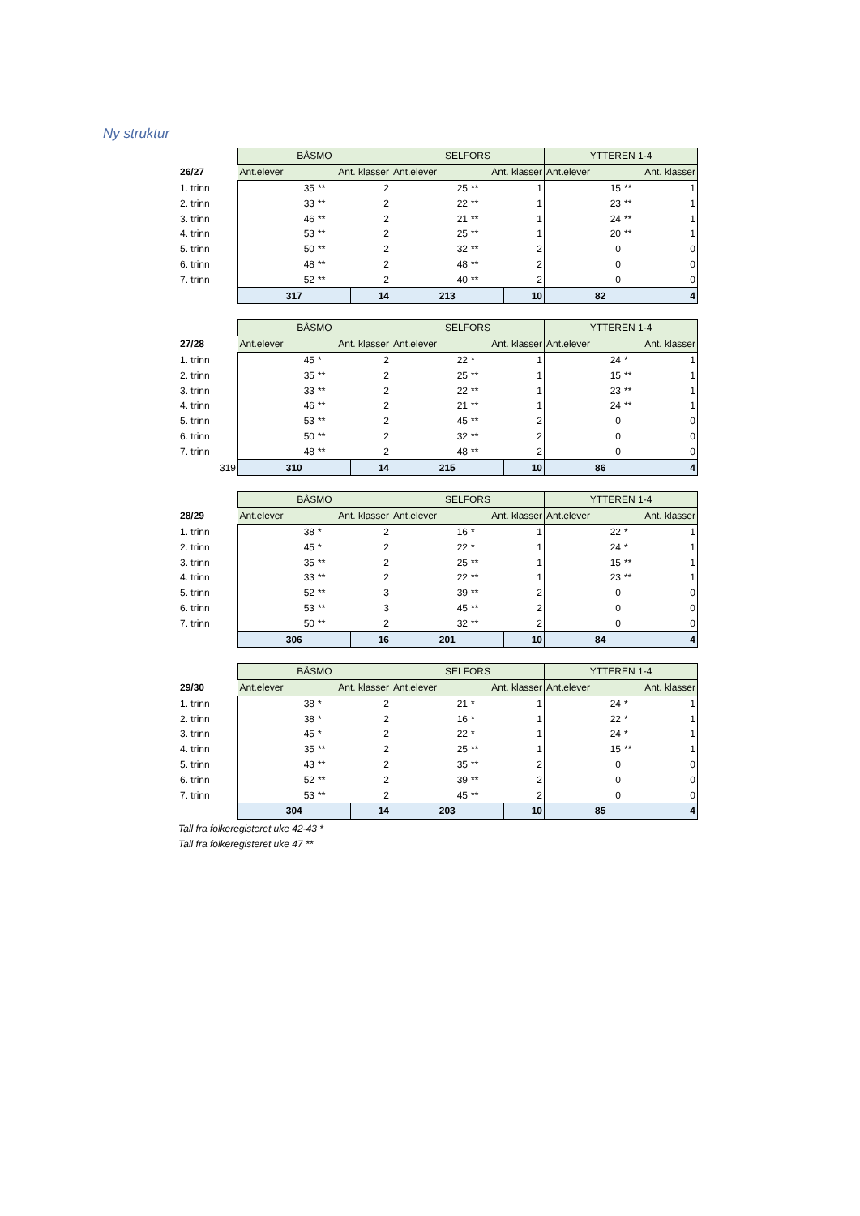Ny struktur
| | BÅSMO | | | SELFORS | | | YTTEREN 1-4 | | |
| 26/27 | Ant.elever Ant. klasser | | | Ant.elever Ant. klasser | | | Ant.elever Ant. klasser | | |
| 1. trinn | 35 | ** | 2 | 25 | ** | 1 | 15 | ** | 1 |
| 2. trinn | 33 | ** | 2 | 22 | ** | 1 | 23 | ** | 1 |
| 3. trinn | 46 | ** | 2 | 21 | ** | 1 | 24 | ** | 1 |
| 4. trinn | 53 | ** | 2 | 25 | ** | 1 | 20 | ** | 1 |
| 5. trinn | 50 | ** | 2 | 32 | ** | 2 | 0 | | 0 |
| 6. trinn | 48 | ** | 2 | 48 | ** | 2 | 0 | | 0 |
| 7. trinn | 52 | ** | 2 | 40 | ** | 2 | 0 | | 0 |
| | 317 | | 14 | 213 | | 10 | 82 | | 4 |
| | BÅSMO | | | SELFORS | | | YTTEREN 1-4 | | |
| 27/28 | Ant.elever Ant. klasser | | | Ant.elever Ant. klasser | | | Ant.elever Ant. klasser | | |
| 1. trinn | 45 | * | 2 | 22 | * | 1 | 24 | * | 1 |
| 2. trinn | 35 | ** | 2 | 25 | ** | 1 | 15 | ** | 1 |
| 3. trinn | 33 | ** | 2 | 22 | ** | 1 | 23 | ** | 1 |
| 4. trinn | 46 | ** | 2 | 21 | ** | 1 | 24 | ** | 1 |
| 5. trinn | 53 | ** | 2 | 45 | ** | 2 | 0 | | 0 |
| 6. trinn | 50 | ** | 2 | 32 | ** | 2 | 0 | | 0 |
| 7. trinn | 48 | ** | 2 | 48 | ** | 2 | 0 | | 0 |
| 319 | 310 | | 14 | 215 | | 10 | 86 | | 4 |
| | BÅSMO | | | SELFORS | | | YTTEREN 1-4 | | |
| 28/29 | Ant.elever Ant. klasser | | | Ant.elever Ant. klasser | | | Ant.elever Ant. klasser | | |
| 1. trinn | 38 | * | 2 | 16 | * | 1 | 22 | * | 1 |
| 2. trinn | 45 | * | 2 | 22 | * | 1 | 24 | * | 1 |
| 3. trinn | 35 | ** | 2 | 25 | ** | 1 | 15 | ** | 1 |
| 4. trinn | 33 | ** | 2 | 22 | ** | 1 | 23 | ** | 1 |
| 5. trinn | 52 | ** | 3 | 39 | ** | 2 | 0 | | 0 |
| 6. trinn | 53 | ** | 3 | 45 | ** | 2 | 0 | | 0 |
| 7. trinn | 50 | ** | 2 | 32 | ** | 2 | 0 | | 0 |
| | 306 | | 16 | 201 | | 10 | 84 | | 4 |
| | BÅSMO | | | SELFORS | | | YTTEREN 1-4 | | |
| 29/30 | Ant.elever Ant. klasser | | | Ant.elever Ant. klasser | | | Ant.elever Ant. klasser | | |
| 1. trinn | 38 | * | 2 | 21 | * | 1 | 24 | * | 1 |
| 2. trinn | 38 | * | 2 | 16 | * | 1 | 22 | * | 1 |
| 3. trinn | 45 | * | 2 | 22 | * | 1 | 24 | * | 1 |
| 4. trinn | 35 | ** | 2 | 25 | ** | 1 | 15 | ** | 1 |
| 5. trinn | 43 | ** | 2 | 35 | ** | 2 | 0 | | 0 |
| 6. trinn | 52 | ** | 2 | 39 | ** | 2 | 0 | | 0 |
| 7. trinn | 53 | ** | 2 | 45 | ** | 2 | 0 | | 0 |
| | 304 | | 14 | 203 | | 10 | 85 | | 4 |
Tall fra folkeregisteret uke 42-43 *
Tall fra folkeregisteret uke 47 **